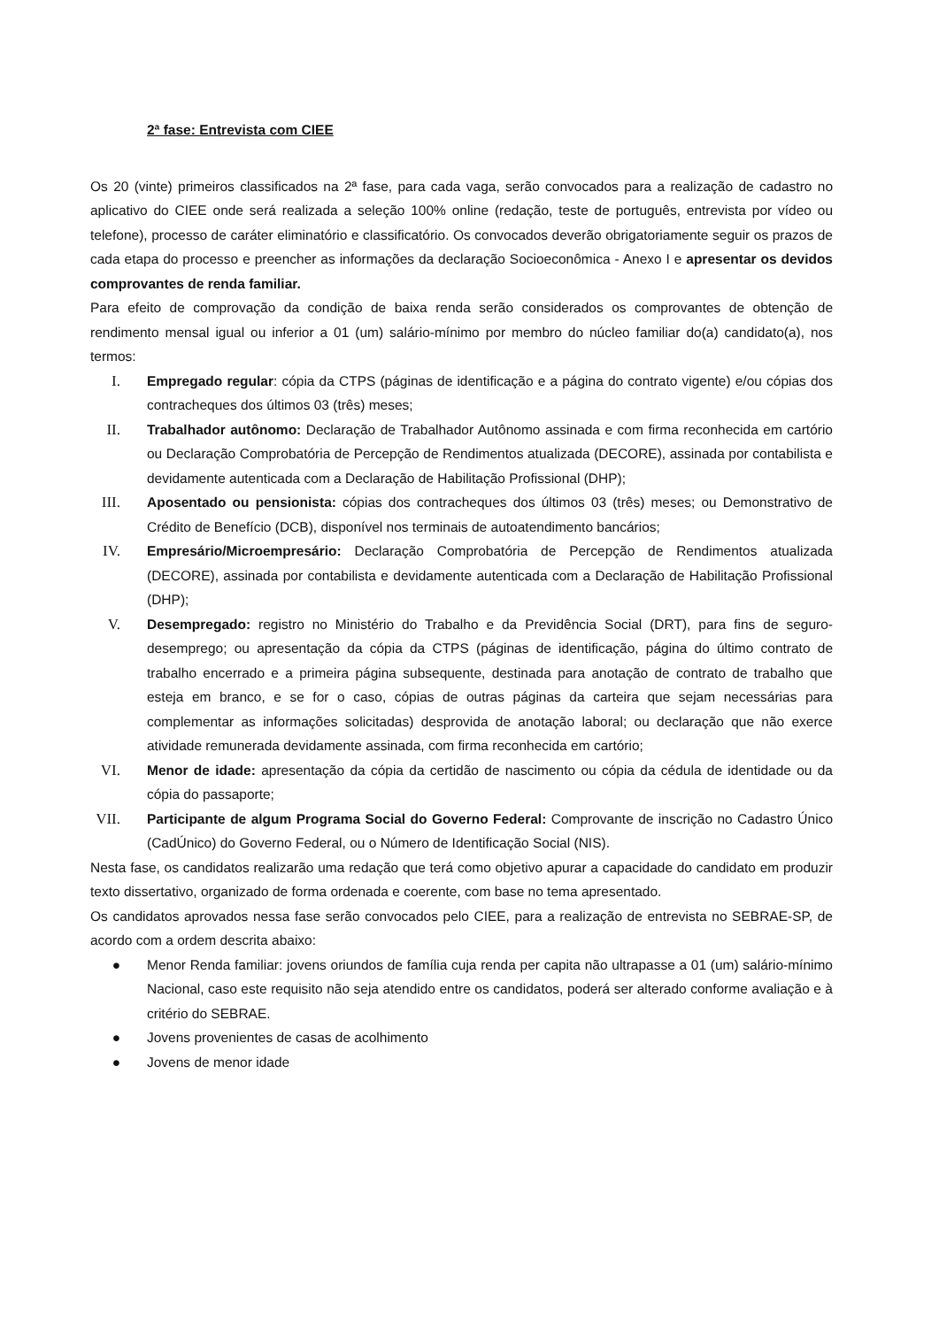2ª fase: Entrevista com CIEE
Os 20 (vinte) primeiros classificados na 2ª fase, para cada vaga, serão convocados para a realização de cadastro no aplicativo do CIEE onde será realizada a seleção 100% online (redação, teste de português, entrevista por vídeo ou telefone), processo de caráter eliminatório e classificatório. Os convocados deverão obrigatoriamente seguir os prazos de cada etapa do processo e preencher as informações da declaração Socioeconômica - Anexo I e apresentar os devidos comprovantes de renda familiar.
Para efeito de comprovação da condição de baixa renda serão considerados os comprovantes de obtenção de rendimento mensal igual ou inferior a 01 (um) salário-mínimo por membro do núcleo familiar do(a) candidato(a), nos termos:
I. Empregado regular: cópia da CTPS (páginas de identificação e a página do contrato vigente) e/ou cópias dos contracheques dos últimos 03 (três) meses;
II. Trabalhador autônomo: Declaração de Trabalhador Autônomo assinada e com firma reconhecida em cartório ou Declaração Comprobatória de Percepção de Rendimentos atualizada (DECORE), assinada por contabilista e devidamente autenticada com a Declaração de Habilitação Profissional (DHP);
III. Aposentado ou pensionista: cópias dos contracheques dos últimos 03 (três) meses; ou Demonstrativo de Crédito de Benefício (DCB), disponível nos terminais de autoatendimento bancários;
IV. Empresário/Microempresário: Declaração Comprobatória de Percepção de Rendimentos atualizada (DECORE), assinada por contabilista e devidamente autenticada com a Declaração de Habilitação Profissional (DHP);
V. Desempregado: registro no Ministério do Trabalho e da Previdência Social (DRT), para fins de seguro-desemprego; ou apresentação da cópia da CTPS (páginas de identificação, página do último contrato de trabalho encerrado e a primeira página subsequente, destinada para anotação de contrato de trabalho que esteja em branco, e se for o caso, cópias de outras páginas da carteira que sejam necessárias para complementar as informações solicitadas) desprovida de anotação laboral; ou declaração que não exerce atividade remunerada devidamente assinada, com firma reconhecida em cartório;
VI. Menor de idade: apresentação da cópia da certidão de nascimento ou cópia da cédula de identidade ou da cópia do passaporte;
VII. Participante de algum Programa Social do Governo Federal: Comprovante de inscrição no Cadastro Único (CadÚnico) do Governo Federal, ou o Número de Identificação Social (NIS).
Nesta fase, os candidatos realizarão uma redação que terá como objetivo apurar a capacidade do candidato em produzir texto dissertativo, organizado de forma ordenada e coerente, com base no tema apresentado.
Os candidatos aprovados nessa fase serão convocados pelo CIEE, para a realização de entrevista no SEBRAE-SP, de acordo com a ordem descrita abaixo:
● Menor Renda familiar: jovens oriundos de família cuja renda per capita não ultrapasse a 01 (um) salário-mínimo Nacional, caso este requisito não seja atendido entre os candidatos, poderá ser alterado conforme avaliação e à critério do SEBRAE.
● Jovens provenientes de casas de acolhimento
● Jovens de menor idade